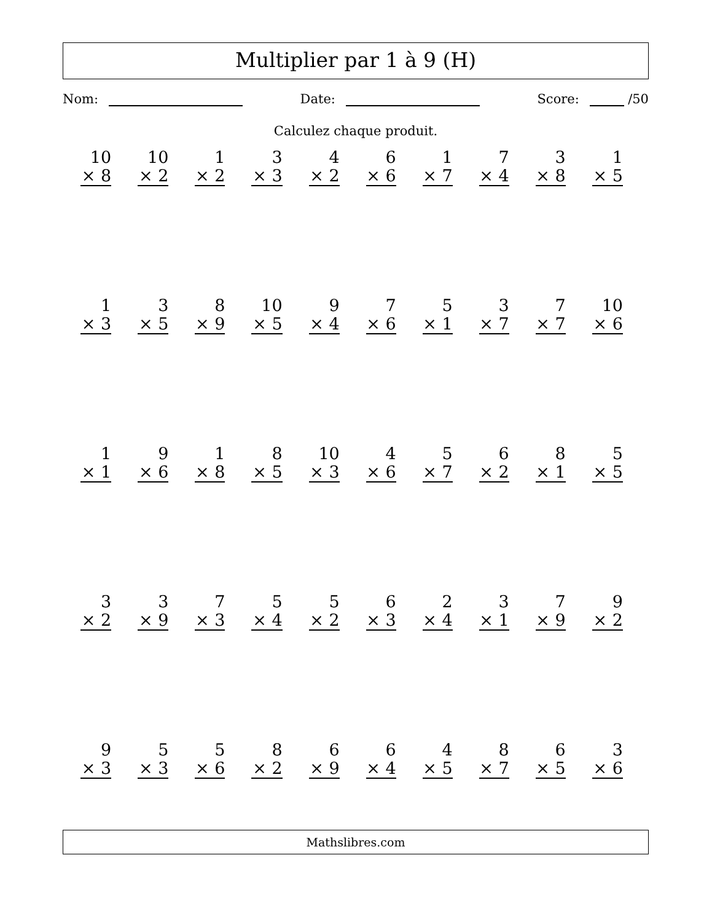Multiplier par 1 à 9 (H)
Nom: Date: Score: /50
Calculez chaque produit.
| 10 × 8 | 10 × 2 | 1 × 2 | 3 × 3 | 4 × 2 | 6 × 6 | 1 × 7 | 7 × 4 | 3 × 8 | 1 × 5 |
| 1 × 3 | 3 × 5 | 8 × 9 | 10 × 5 | 9 × 4 | 7 × 6 | 5 × 1 | 3 × 7 | 7 × 7 | 10 × 6 |
| 1 × 1 | 9 × 6 | 1 × 8 | 8 × 5 | 10 × 3 | 4 × 6 | 5 × 7 | 6 × 2 | 8 × 1 | 5 × 5 |
| 3 × 2 | 3 × 9 | 7 × 3 | 5 × 4 | 5 × 2 | 6 × 3 | 2 × 4 | 3 × 1 | 7 × 9 | 9 × 2 |
| 9 × 3 | 5 × 3 | 5 × 6 | 8 × 2 | 6 × 9 | 6 × 4 | 4 × 5 | 8 × 7 | 6 × 5 | 3 × 6 |
Mathslibres.com